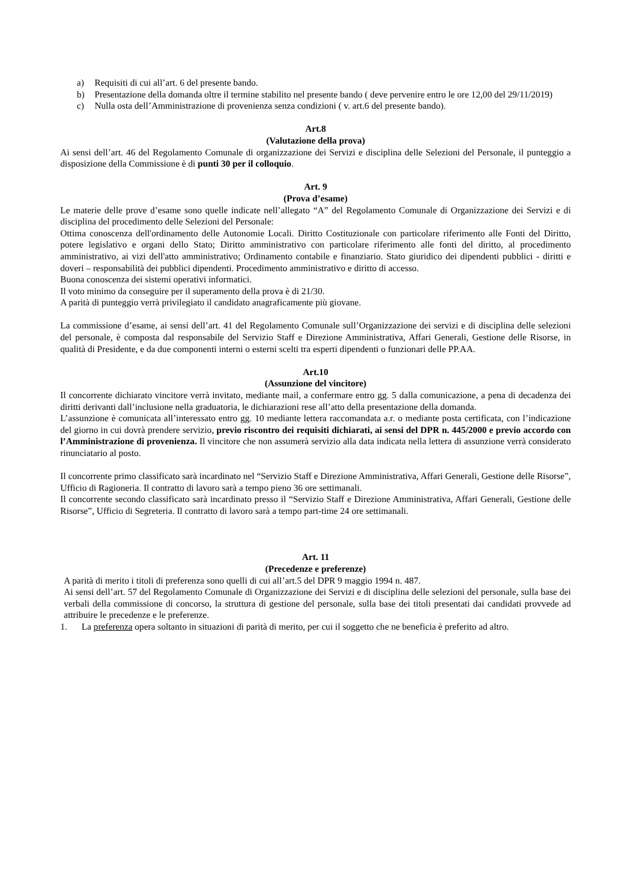a) Requisiti di cui all’art. 6 del presente bando.
b) Presentazione della domanda oltre il termine stabilito nel presente bando ( deve pervenire entro le ore 12,00 del 29/11/2019)
c) Nulla osta dell’Amministrazione di provenienza senza condizioni ( v. art.6 del presente bando).
Art.8
(Valutazione della prova)
Ai sensi dell’art. 46 del Regolamento Comunale di organizzazione dei Servizi e disciplina delle Selezioni del Personale, il punteggio a disposizione della Commissione è di punti 30 per il colloquio.
Art. 9
(Prova d’esame)
Le materie delle prove d’esame sono quelle indicate nell’allegato “A” del Regolamento Comunale di Organizzazione dei Servizi e di disciplina del procedimento delle Selezioni del Personale:
Ottima conoscenza dell'ordinamento delle Autonomie Locali. Diritto Costituzionale con particolare riferimento alle Fonti del Diritto, potere legislativo e organi dello Stato; Diritto amministrativo con particolare riferimento alle fonti del diritto, al procedimento amministrativo, ai vizi dell'atto amministrativo; Ordinamento contabile e finanziario. Stato giuridico dei dipendenti pubblici - diritti e doveri – responsabilità dei pubblici dipendenti. Procedimento amministrativo e diritto di accesso.
Buona conoscenza dei sistemi operativi informatici.
Il voto minimo da conseguire per il superamento della prova è di 21/30.
A parità di punteggio verrà privilegiato il candidato anagraficamente più giovane.
La commissione d’esame, ai sensi dell’art. 41 del Regolamento Comunale sull’Organizzazione dei servizi e di disciplina delle selezioni del personale, è composta dal responsabile del Servizio Staff e Direzione Amministrativa, Affari Generali, Gestione delle Risorse, in qualità di Presidente, e da due componenti interni o esterni scelti tra esperti dipendenti o funzionari delle PP.AA.
Art.10
(Assunzione del vincitore)
Il concorrente dichiarato vincitore verrà invitato, mediante mail, a confermare entro gg. 5 dalla comunicazione, a pena di decadenza dei diritti derivanti dall’inclusione nella graduatoria, le dichiarazioni rese all’atto della presentazione della domanda.
L’assunzione è comunicata all’interessato entro gg. 10 mediante lettera raccomandata a.r. o mediante posta certificata, con l’indicazione del giorno in cui dovrà prendere servizio, previo riscontro dei requisiti dichiarati, ai sensi del DPR n. 445/2000 e previo accordo con l’Amministrazione di provenienza. Il vincitore che non assumerà servizio alla data indicata nella lettera di assunzione verrà considerato rinunciatario al posto.
Il concorrente primo classificato sarà incardinato nel “Servizio Staff e Direzione Amministrativa, Affari Generali, Gestione delle Risorse”, Ufficio di Ragioneria. Il contratto di lavoro sarà a tempo pieno 36 ore settimanali.
Il concorrente secondo classificato sarà incardinato presso il “Servizio Staff e Direzione Amministrativa, Affari Generali, Gestione delle Risorse”, Ufficio di Segreteria. Il contratto di lavoro sarà a tempo part-time 24 ore settimanali.
Art. 11
(Precedenze e preferenze)
A parità di merito i titoli di preferenza sono quelli di cui all’art.5 del DPR 9 maggio 1994 n. 487.
Ai sensi dell’art. 57 del Regolamento Comunale di Organizzazione dei Servizi e di disciplina delle selezioni del personale, sulla base dei verbali della commissione di concorso, la struttura di gestione del personale, sulla base dei titoli presentati dai candidati provvede ad attribuire le precedenze e le preferenze.
1. La preferenza opera soltanto in situazioni di parità di merito, per cui il soggetto che ne beneficia è preferito ad altro.